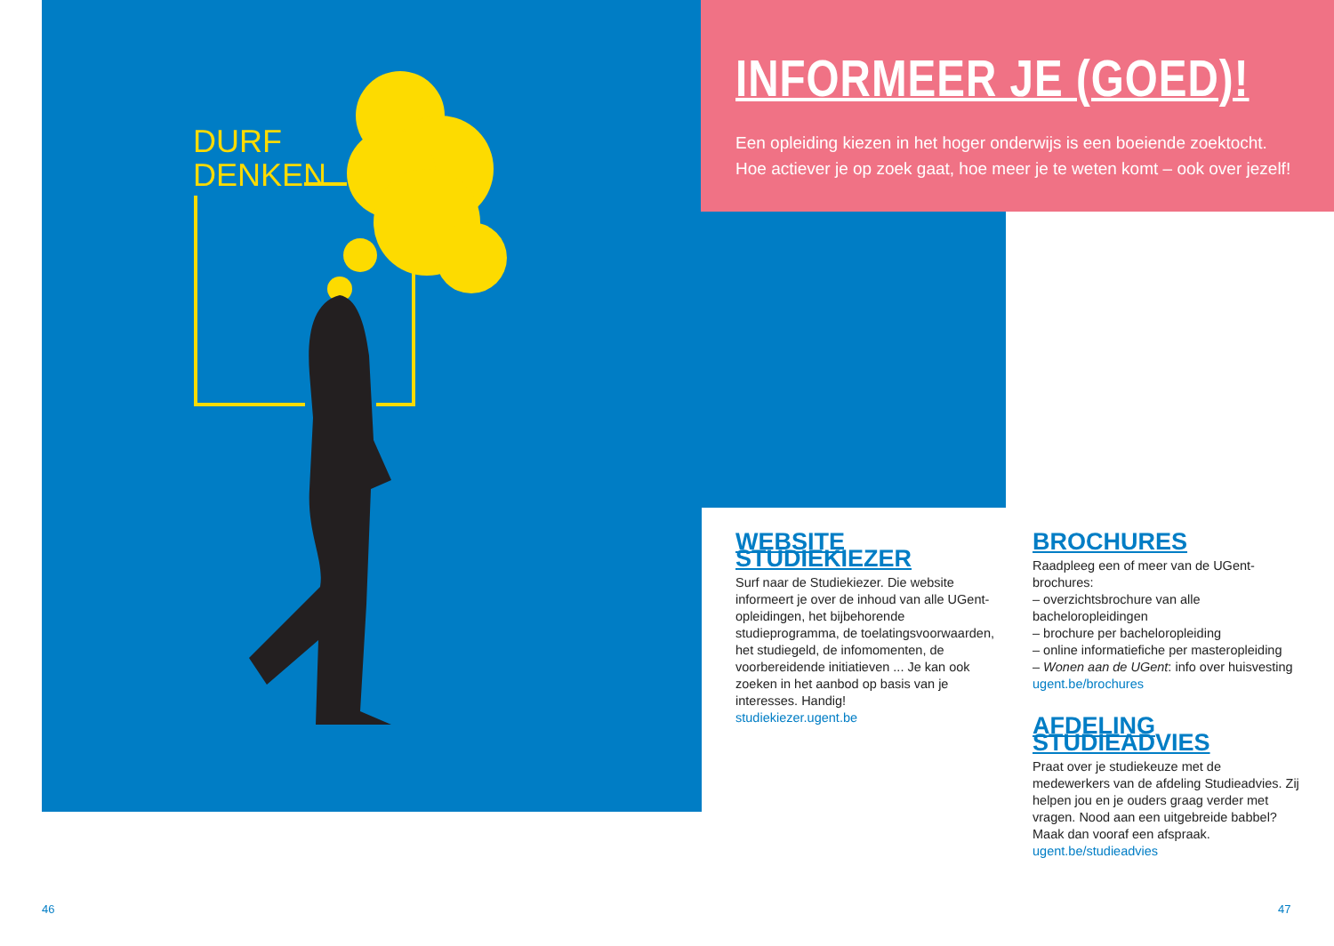INFORMEER JE (GOED)!
Een opleiding kiezen in het hoger onderwijs is een boeiende zoektocht.
Hoe actiever je op zoek gaat, hoe meer je te weten komt – ook over jezelf!
DURF
DENKEN
WEBSITE STUDIEKIEZER
Surf naar de Studiekiezer. Die website informeert je over de inhoud van alle UGent-opleidingen, het bijbehorende studieprogramma, de toelatings­voorwaarden, het studiegeld, de infomomenten, de voorbereidende initiatieven ... Je kan ook zoeken in het aanbod op basis van je interesses. Handig!
studiekiezer.ugent.be
BROCHURES
Raadpleeg een of meer van de UGent-brochures:
– overzichtsbrochure van alle bacheloropleidingen
– brochure per bacheloropleiding
– online informatiefiche per masteropleiding
– Wonen aan de UGent: info over huisvesting
ugent.be/brochures
AFDELING STUDIEADVIES
Praat over je studiekeuze met de medewerkers van de afdeling Studieadvies. Zij helpen jou en je ouders graag verder met vragen. Nood aan een uitgebreide babbel? Maak dan vooraf een afspraak.
ugent.be/studieadvies
46 47